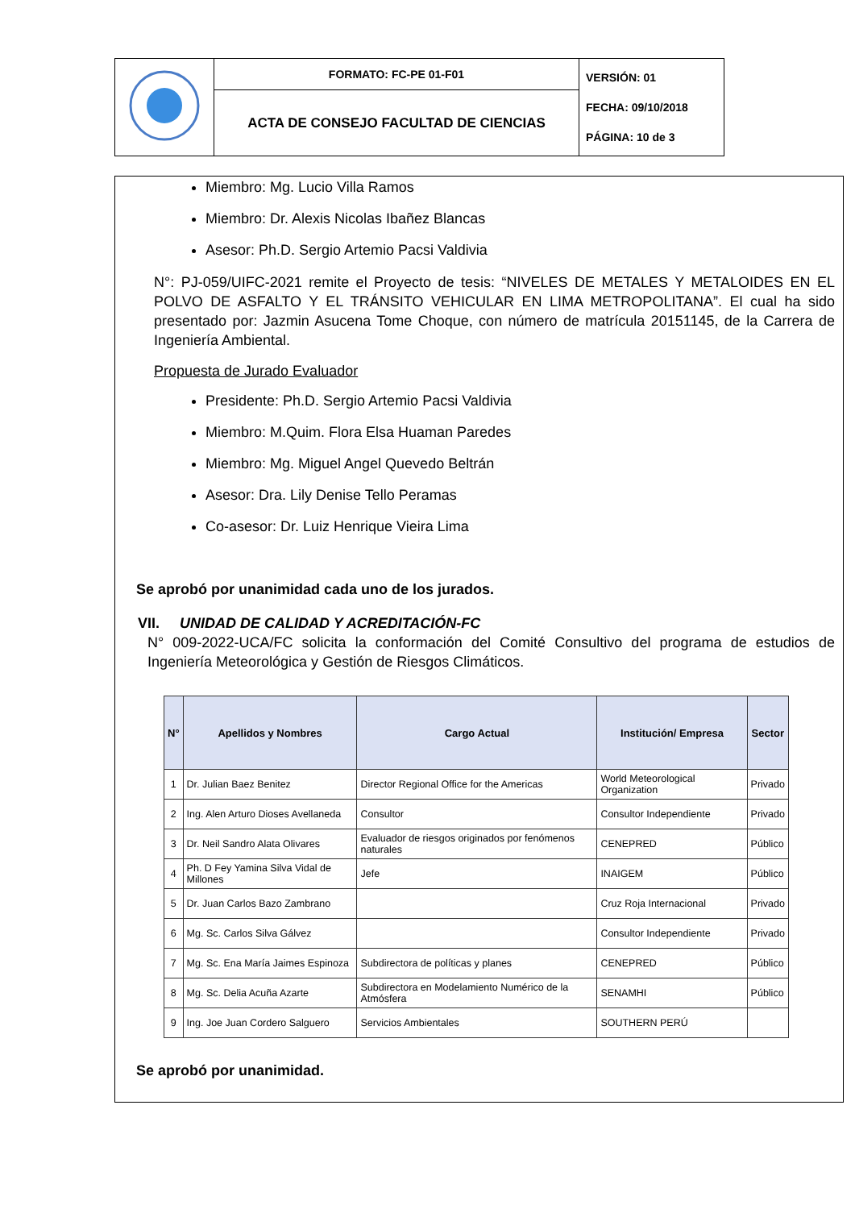| | FORMATO: FC-PE 01-F01 | VERSIÓN: 01 FECHA: 09/10/2018 PÁGINA: 10 de 3 |
| | ACTA DE CONSEJO FACULTAD DE CIENCIAS | |
Miembro: Mg. Lucio Villa Ramos
Miembro: Dr. Alexis Nicolas Ibañez Blancas
Asesor: Ph.D. Sergio Artemio Pacsi Valdivia
N°: PJ-059/UIFC-2021 remite el Proyecto de tesis: “NIVELES DE METALES Y METALOIDES EN EL POLVO DE ASFALTO Y EL TRÁNSITO VEHICULAR EN LIMA METROPOLITANA”. El cual ha sido presentado por: Jazmin Asucena Tome Choque, con número de matrícula 20151145, de la Carrera de Ingeniería Ambiental.
Propuesta de Jurado Evaluador
Presidente: Ph.D. Sergio Artemio Pacsi Valdivia
Miembro: M.Quim. Flora Elsa Huaman Paredes
Miembro: Mg. Miguel Angel Quevedo Beltrán
Asesor: Dra. Lily Denise Tello Peramas
Co-asesor: Dr. Luiz Henrique Vieira Lima
Se aprobó por unanimidad cada uno de los jurados.
VII. UNIDAD DE CALIDAD Y ACREDITACIÓN-FC
N° 009-2022-UCA/FC solicita la conformación del Comité Consultivo del programa de estudios de Ingeniería Meteorológica y Gestión de Riesgos Climáticos.
| N° | Apellidos y Nombres | Cargo Actual | Institución/ Empresa | Sector |
| --- | --- | --- | --- | --- |
| 1 | Dr. Julian Baez Benitez | Director Regional Office for the Americas | World Meteorological Organization | Privado |
| 2 | Ing. Alen Arturo Dioses Avellaneda | Consultor | Consultor Independiente | Privado |
| 3 | Dr. Neil Sandro Alata Olivares | Evaluador de riesgos originados por fenómenos naturales | CENEPRED | Público |
| 4 | Ph. D Fey Yamina Silva Vidal de Millones | Jefe | INAIGEM | Público |
| 5 | Dr. Juan Carlos Bazo Zambrano | | Cruz Roja Internacional | Privado |
| 6 | Mg. Sc. Carlos Silva Gálvez | | Consultor Independiente | Privado |
| 7 | Mg. Sc. Ena María Jaimes Espinoza | Subdirectora de políticas y planes | CENEPRED | Público |
| 8 | Mg. Sc. Delia Acuña Azarte | Subdirectora en Modelamiento Numérico de la Atmósfera | SENAMHI | Público |
| 9 | Ing. Joe Juan Cordero Salguero | Servicios Ambientales | SOUTHERN PERÚ | |
Se aprobó por unanimidad.